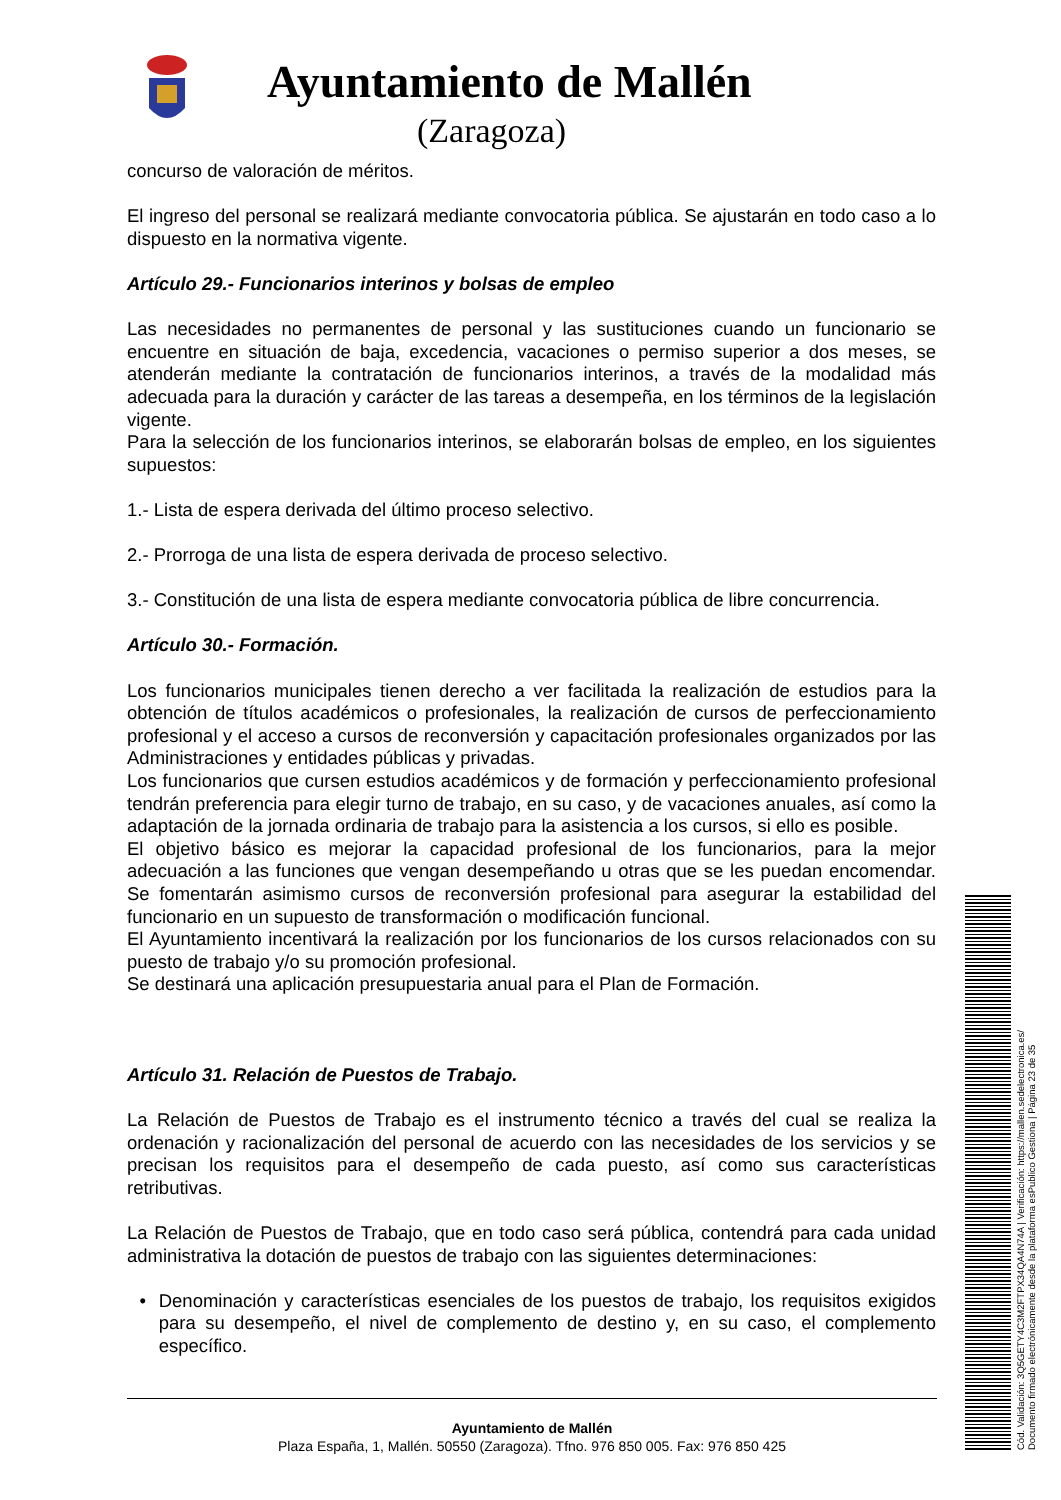Ayuntamiento de Mallén
(Zaragoza)
concurso de valoración de méritos.
El ingreso del personal se realizará mediante convocatoria pública. Se ajustarán en todo caso a lo dispuesto en la normativa vigente.
Artículo 29.- Funcionarios interinos y bolsas de empleo
Las necesidades no permanentes de personal y las sustituciones cuando un funcionario se encuentre en situación de baja, excedencia, vacaciones o permiso superior a dos meses, se atenderán mediante la contratación de funcionarios interinos, a través de la modalidad más adecuada para la duración y carácter de las tareas a desempeña, en los términos de la legislación vigente.
Para la selección de los funcionarios interinos, se elaborarán bolsas de empleo, en los siguientes supuestos:
1.- Lista de espera derivada del último proceso selectivo.
2.- Prorroga de una lista de espera derivada de proceso selectivo.
3.- Constitución de una lista de espera mediante convocatoria pública de libre concurrencia.
Artículo 30.- Formación.
Los funcionarios municipales tienen derecho a ver facilitada la realización de estudios para la obtención de títulos académicos o profesionales, la realización de cursos de perfeccionamiento profesional y el acceso a cursos de reconversión y capacitación profesionales organizados por las Administraciones y entidades públicas y privadas.
Los funcionarios que cursen estudios académicos y de formación y perfeccionamiento profesional tendrán preferencia para elegir turno de trabajo, en su caso, y de vacaciones anuales, así como la adaptación de la jornada ordinaria de trabajo para la asistencia a los cursos, si ello es posible.
El objetivo básico es mejorar la capacidad profesional de los funcionarios, para la mejor adecuación a las funciones que vengan desempeñando u otras que se les puedan encomendar. Se fomentarán asimismo cursos de reconversión profesional para asegurar la estabilidad del funcionario en un supuesto de transformación o modificación funcional.
El Ayuntamiento incentivará la realización por los funcionarios de los cursos relacionados con su puesto de trabajo y/o su promoción profesional.
Se destinará una aplicación presupuestaria anual para el Plan de Formación.
Artículo 31. Relación de Puestos de Trabajo.
La Relación de Puestos de Trabajo es el instrumento técnico a través del cual se realiza la ordenación y racionalización del personal de acuerdo con las necesidades de los servicios y se precisan los requisitos para el desempeño de cada puesto, así como sus características retributivas.
La Relación de Puestos de Trabajo, que en todo caso será pública, contendrá para cada unidad administrativa la dotación de puestos de trabajo con las siguientes determinaciones:
• Denominación y características esenciales de los puestos de trabajo, los requisitos exigidos para su desempeño, el nivel de complemento de destino y, en su caso, el complemento específico.
Ayuntamiento de Mallén
Plaza España, 1, Mallén. 50550 (Zaragoza). Tfno. 976 850 005. Fax: 976 850 425
Cód. Validación: 3Q5GETY4C3M2FTPX34QA4N74A | Verificación: https://mallen.sedelectronica.es/
Documento firmado electrónicamente desde la plataforma esPublico Gestiona | Página 23 de 35